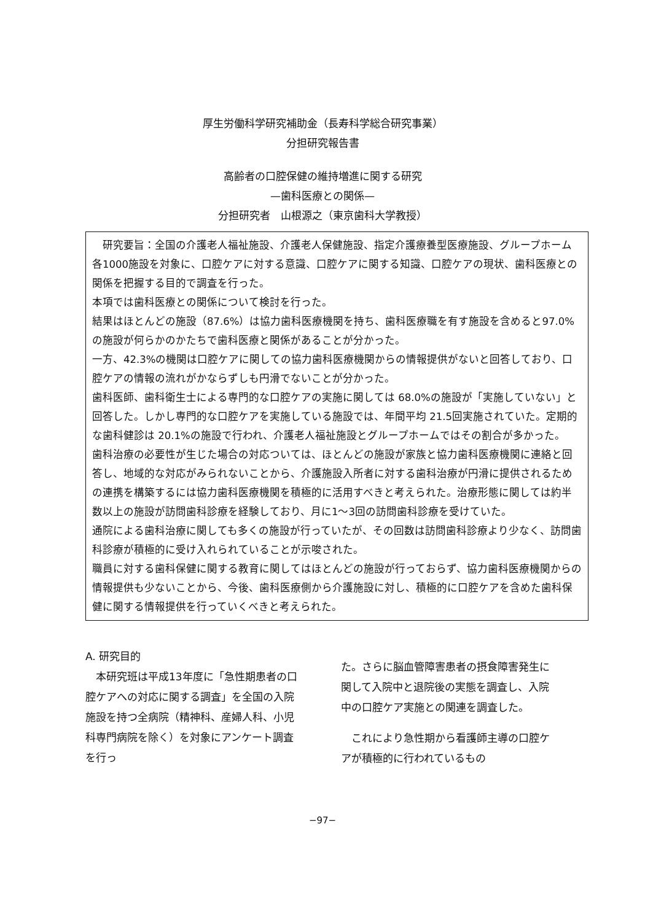厚生労働科学研究補助金（長寿科学総合研究事業）
分担研究報告書
高齢者の口腔保健の維持増進に関する研究
—歯科医療との関係—
分担研究者　山根源之（東京歯科大学教授）
　研究要旨：全国の介護老人福祉施設、介護老人保健施設、指定介護療養型医療施設、グループホーム各1000施設を対象に、口腔ケアに対する意識、口腔ケアに関する知識、口腔ケアの現状、歯科医療との関係を把握する目的で調査を行った。
本項では歯科医療との関係について検討を行った。
結果はほとんどの施設（87.6%）は協力歯科医療機関を持ち、歯科医療職を有す施設を含めると97.0%の施設が何らかのかたちで歯科医療と関係があることが分かった。
一方、42.3%の機関は口腔ケアに関しての協力歯科医療機関からの情報提供がないと回答しており、口腔ケアの情報の流れがかならずしも円滑でないことが分かった。
歯科医師、歯科衛生士による専門的な口腔ケアの実施に関しては 68.0%の施設が「実施していない」と回答した。しかし専門的な口腔ケアを実施している施設では、年間平均 21.5回実施されていた。定期的な歯科健診は 20.1%の施設で行われ、介護老人福祉施設とグループホームではその割合が多かった。
歯科治療の必要性が生じた場合の対応ついては、ほとんどの施設が家族と協力歯科医療機関に連絡と回答し、地域的な対応がみられないことから、介護施設入所者に対する歯科治療が円滑に提供されるための連携を構築するには協力歯科医療機関を積極的に活用すべきと考えられた。治療形態に関しては約半数以上の施設が訪問歯科診療を経験しており、月に1～3回の訪問歯科診療を受けていた。
通院による歯科治療に関しても多くの施設が行っていたが、その回数は訪問歯科診療より少なく、訪問歯科診療が積極的に受け入れられていることが示唆された。
職員に対する歯科保健に関する教育に関してはほとんどの施設が行っておらず、協力歯科医療機関からの情報提供も少ないことから、今後、歯科医療側から介護施設に対し、積極的に口腔ケアを含めた歯科保健に関する情報提供を行っていくべきと考えられた。
A. 研究目的
　本研究班は平成13年度に「急性期患者の口腔ケアへの対応に関する調査」を全国の入院施設を持つ全病院（精神科、産婦人科、小児科専門病院を除く）を対象にアンケート調査を行っ
た。さらに脳血管障害患者の摂食障害発生に関して入院中と退院後の実態を調査し、入院中の口腔ケア実施との関連を調査した。
　これにより急性期から看護師主導の口腔ケアが積極的に行われているもの
−97−